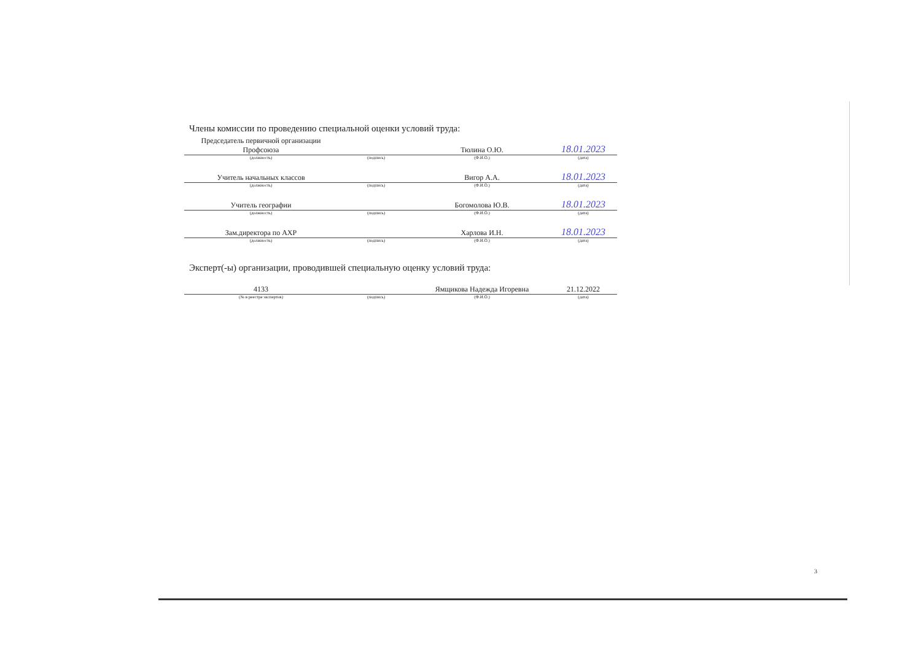Члены комиссии по проведению специальной оценки условий труда:
| Председатель первичной организации Профсоюза | | Тюлина О.Ю. | 18.01.2023 |
| (должность) | (подпись) | (Ф.И.О.) | (дата) |
| Учитель начальных классов | | Вигор А.А. | 18.01.2023 |
| (должность) | (подпись) | (Ф.И.О.) | (дата) |
| Учитель географии | | Богомолова Ю.В. | 18.01.2023 |
| (должность) | (подпись) | (Ф.И.О.) | (дата) |
| Зам.директора по АХР | | Харлова И.Н. | 18.01.2023 |
| (должность) | (подпись) | (Ф.И.О.) | (дата) |
Эксперт(-ы) организации, проводившей специальную оценку условий труда:
| 4133 | | Ямщикова Надежда Игоревна | 21.12.2022 |
| (№ в реестре экспертов) | (подпись) | (Ф.И.О.) | (дата) |
3